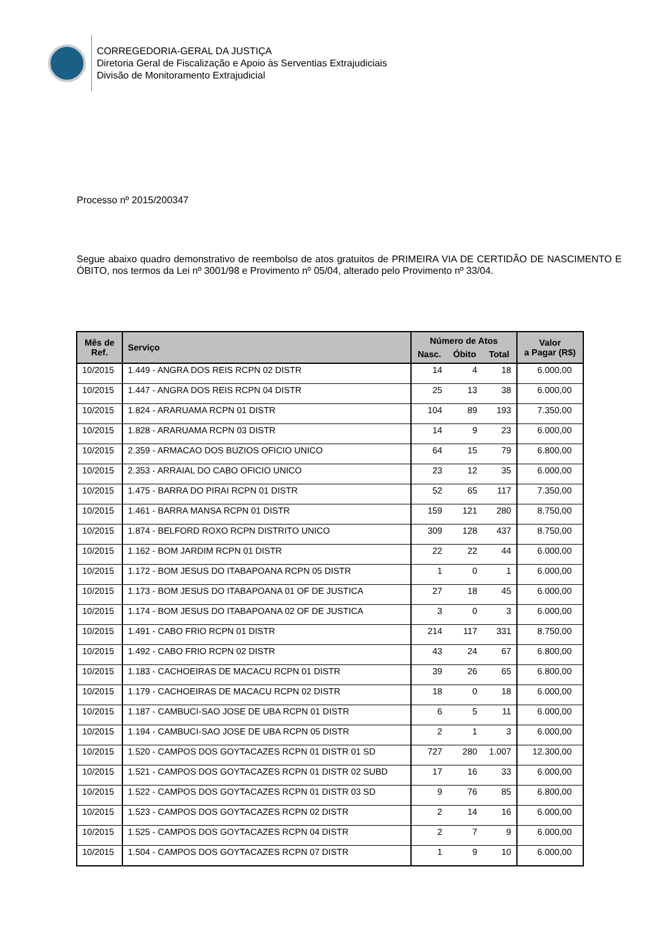CORREGEDORIA-GERAL DA JUSTIÇA
Diretoria Geral de Fiscalização e Apoio às Serventias Extrajudiciais
Divisão de Monitoramento Extrajudicial
Processo nº 2015/200347
Segue abaixo quadro demonstrativo de reembolso de atos gratuitos de PRIMEIRA VIA DE CERTIDÃO DE NASCIMENTO E ÓBITO, nos termos da Lei nº 3001/98 e Provimento nº 05/04, alterado pelo Provimento nº 33/04.
| Mês de Ref. | Serviço | Número de Atos | | | Valor a Pagar (R$) |
| --- | --- | --- | --- | --- | --- |
| | | Nasc. | Óbito | Total | |
| 10/2015 | 1.449 - ANGRA DOS REIS RCPN 02 DISTR | 14 | 4 | 18 | 6.000,00 |
| 10/2015 | 1.447 - ANGRA DOS REIS RCPN 04 DISTR | 25 | 13 | 38 | 6.000,00 |
| 10/2015 | 1.824 - ARARUAMA RCPN 01 DISTR | 104 | 89 | 193 | 7.350,00 |
| 10/2015 | 1.828 - ARARUAMA RCPN 03 DISTR | 14 | 9 | 23 | 6.000,00 |
| 10/2015 | 2.359 - ARMACAO DOS BUZIOS OFICIO UNICO | 64 | 15 | 79 | 6.800,00 |
| 10/2015 | 2.353 - ARRAIAL DO CABO OFICIO UNICO | 23 | 12 | 35 | 6.000,00 |
| 10/2015 | 1.475 - BARRA DO PIRAI RCPN 01 DISTR | 52 | 65 | 117 | 7.350,00 |
| 10/2015 | 1.461 - BARRA MANSA RCPN 01 DISTR | 159 | 121 | 280 | 8.750,00 |
| 10/2015 | 1.874 - BELFORD ROXO RCPN DISTRITO UNICO | 309 | 128 | 437 | 8.750,00 |
| 10/2015 | 1.162 - BOM JARDIM RCPN 01 DISTR | 22 | 22 | 44 | 6.000,00 |
| 10/2015 | 1.172 - BOM JESUS DO ITABAPOANA RCPN 05 DISTR | 1 | 0 | 1 | 6.000,00 |
| 10/2015 | 1.173 - BOM JESUS DO ITABAPOANA 01 OF DE JUSTICA | 27 | 18 | 45 | 6.000,00 |
| 10/2015 | 1.174 - BOM JESUS DO ITABAPOANA 02 OF DE JUSTICA | 3 | 0 | 3 | 6.000,00 |
| 10/2015 | 1.491 - CABO FRIO RCPN 01 DISTR | 214 | 117 | 331 | 8.750,00 |
| 10/2015 | 1.492 - CABO FRIO RCPN 02 DISTR | 43 | 24 | 67 | 6.800,00 |
| 10/2015 | 1.183 - CACHOEIRAS DE MACACU RCPN 01 DISTR | 39 | 26 | 65 | 6.800,00 |
| 10/2015 | 1.179 - CACHOEIRAS DE MACACU RCPN 02 DISTR | 18 | 0 | 18 | 6.000,00 |
| 10/2015 | 1.187 - CAMBUCI-SAO JOSE DE UBA RCPN 01 DISTR | 6 | 5 | 11 | 6.000,00 |
| 10/2015 | 1.194 - CAMBUCI-SAO JOSE DE UBA RCPN 05 DISTR | 2 | 1 | 3 | 6.000,00 |
| 10/2015 | 1.520 - CAMPOS DOS GOYTACAZES RCPN 01 DISTR 01 SD | 727 | 280 | 1.007 | 12.300,00 |
| 10/2015 | 1.521 - CAMPOS DOS GOYTACAZES RCPN 01 DISTR 02 SUBD | 17 | 16 | 33 | 6.000,00 |
| 10/2015 | 1.522 - CAMPOS DOS GOYTACAZES RCPN 01 DISTR 03 SD | 9 | 76 | 85 | 6.800,00 |
| 10/2015 | 1.523 - CAMPOS DOS GOYTACAZES RCPN 02 DISTR | 2 | 14 | 16 | 6.000,00 |
| 10/2015 | 1.525 - CAMPOS DOS GOYTACAZES RCPN 04 DISTR | 2 | 7 | 9 | 6.000,00 |
| 10/2015 | 1.504 - CAMPOS DOS GOYTACAZES RCPN 07 DISTR | 1 | 9 | 10 | 6.000,00 |